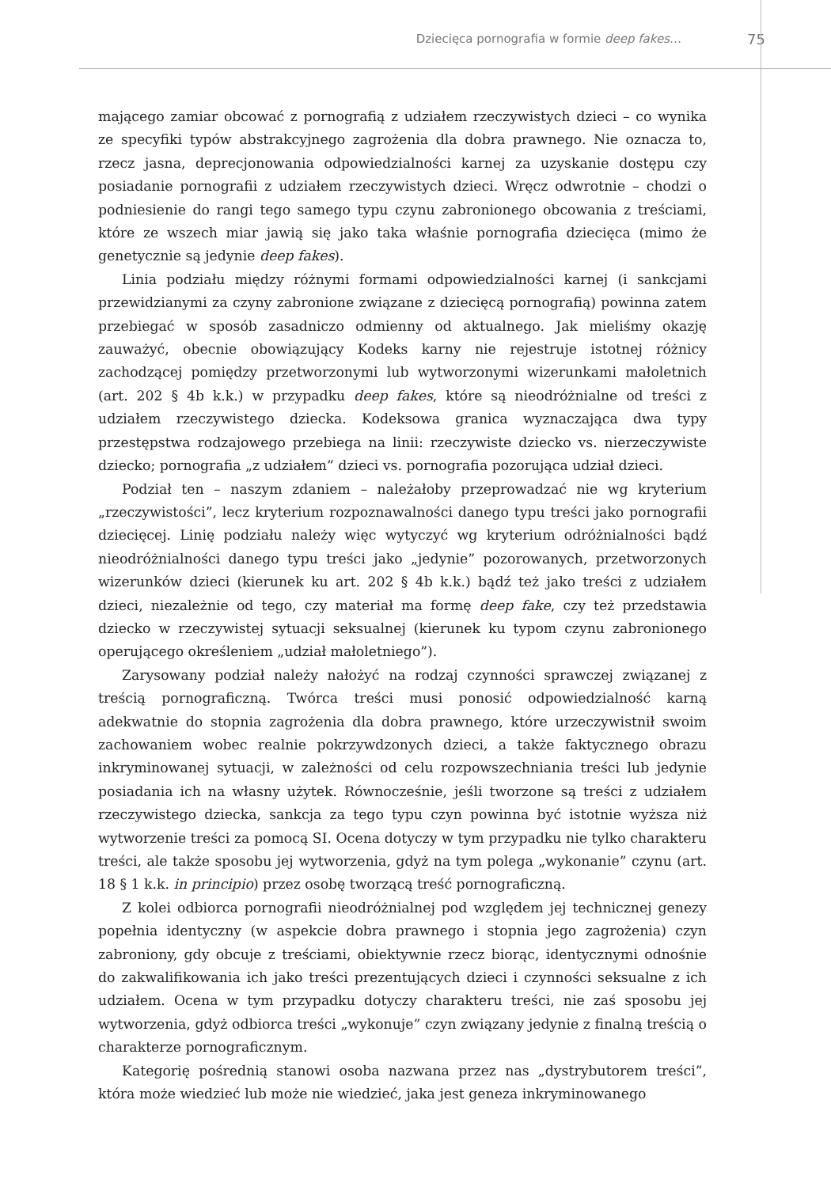Dziecięca pornografia w formie deep fakes…
75
mającego zamiar obcować z pornografią z udziałem rzeczywistych dzieci – co wynika ze specyfiki typów abstrakcyjnego zagrożenia dla dobra prawnego. Nie oznacza to, rzecz jasna, deprecjonowania odpowiedzialności karnej za uzyskanie dostępu czy posiadanie pornografii z udziałem rzeczywistych dzieci. Wręcz odwrotnie – chodzi o podniesienie do rangi tego samego typu czynu zabronionego obcowania z treściami, które ze wszech miar jawią się jako taka właśnie pornografia dziecięca (mimo że genetycznie są jedynie deep fakes).
Linia podziału między różnymi formami odpowiedzialności karnej (i sankcjami przewidzianymi za czyny zabronione związane z dziecięcą pornografią) powinna zatem przebiegać w sposób zasadniczo odmienny od aktualnego. Jak mieliśmy okazję zauważyć, obecnie obowiązujący Kodeks karny nie rejestruje istotnej różnicy zachodzącej pomiędzy przetworzonymi lub wytworzonymi wizerunkami małoletnich (art. 202 § 4b k.k.) w przypadku deep fakes, które są nieodróżnialne od treści z udziałem rzeczywistego dziecka. Kodeksowa granica wyznaczająca dwa typy przestępstwa rodzajowego przebiega na linii: rzeczywiste dziecko vs. nierzeczywiste dziecko; pornografia „z udziałem” dzieci vs. pornografia pozorująca udział dzieci.
Podział ten – naszym zdaniem – należałoby przeprowadzać nie wg kryterium „rzeczywistości”, lecz kryterium rozpoznawalności danego typu treści jako pornografii dziecięcej. Linię podziału należy więc wytyczyć wg kryterium odróżnialności bądź nieodróżnialności danego typu treści jako „jedynie” pozorowanych, przetworzonych wizerunków dzieci (kierunek ku art. 202 § 4b k.k.) bądź też jako treści z udziałem dzieci, niezależnie od tego, czy materiał ma formę deep fake, czy też przedstawia dziecko w rzeczywistej sytuacji seksualnej (kierunek ku typom czynu zabronionego operującego określeniem „udział małoletniego”).
Zarysowany podział należy nałożyć na rodzaj czynności sprawczej związanej z treścią pornograficzną. Twórca treści musi ponosić odpowiedzialność karną adekwatnie do stopnia zagrożenia dla dobra prawnego, które urzeczywistnił swoim zachowaniem wobec realnie pokrzywdzonych dzieci, a także faktycznego obrazu inkryminowanej sytuacji, w zależności od celu rozpowszechniania treści lub jedynie posiadania ich na własny użytek. Równocześnie, jeśli tworzone są treści z udziałem rzeczywistego dziecka, sankcja za tego typu czyn powinna być istotnie wyższa niż wytworzenie treści za pomocą SI. Ocena dotyczy w tym przypadku nie tylko charakteru treści, ale także sposobu jej wytworzenia, gdyż na tym polega „wykonanie” czynu (art. 18 § 1 k.k. in principio) przez osobę tworzącą treść pornograficzną.
Z kolei odbiorca pornografii nieodróżnialnej pod względem jej technicznej genezy popełnia identyczny (w aspekcie dobra prawnego i stopnia jego zagrożenia) czyn zabroniony, gdy obcuje z treściami, obiektywnie rzecz biorąc, identycznymi odnośnie do zakwalifikowania ich jako treści prezentujących dzieci i czynności seksualne z ich udziałem. Ocena w tym przypadku dotyczy charakteru treści, nie zaś sposobu jej wytworzenia, gdyż odbiorca treści „wykonuje” czyn związany jedynie z finalną treścią o charakterze pornograficznym.
Kategorię pośrednią stanowi osoba nazwana przez nas „dystrybutorem treści”, która może wiedzieć lub może nie wiedzieć, jaka jest geneza inkryminowanego